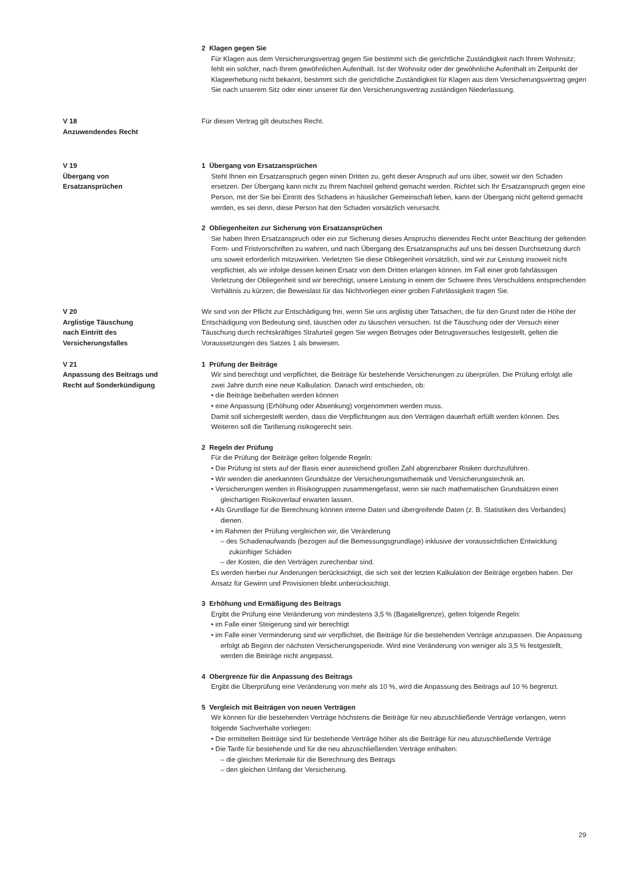2 Klagen gegen Sie
Für Klagen aus dem Versicherungsvertrag gegen Sie bestimmt sich die gerichtliche Zuständigkeit nach Ihrem Wohnsitz; fehlt ein solcher, nach Ihrem gewöhnlichen Aufenthalt. Ist der Wohnsitz oder der gewöhnliche Aufenthalt im Zeitpunkt der Klageerhebung nicht bekannt, bestimmt sich die gerichtliche Zuständigkeit für Klagen aus dem Versicherungsvertrag gegen Sie nach unserem Sitz oder einer unserer für den Versicherungsvertrag zuständigen Niederlassung.
V 18
Anzuwendendes Recht
Für diesen Vertrag gilt deutsches Recht.
V 19
Übergang von
Ersatzansprüchen
1 Übergang von Ersatzansprüchen
Steht Ihnen ein Ersatzanspruch gegen einen Dritten zu, geht dieser Anspruch auf uns über, soweit wir den Schaden ersetzen. Der Übergang kann nicht zu Ihrem Nachteil geltend gemacht werden. Richtet sich Ihr Ersatzanspruch gegen eine Person, mit der Sie bei Eintritt des Schadens in häuslicher Gemeinschaft leben, kann der Übergang nicht geltend gemacht werden, es sei denn, diese Person hat den Schaden vorsätzlich verursacht.
2 Obliegenheiten zur Sicherung von Ersatzansprüchen
Sie haben Ihren Ersatzanspruch oder ein zur Sicherung dieses Anspruchs dienendes Recht unter Beachtung der geltenden Form- und Fristvorschriften zu wahren, und nach Übergang des Ersatzanspruchs auf uns bei dessen Durchsetzung durch uns soweit erforderlich mitzuwirken. Verletzten Sie diese Obliegenheit vorsätzlich, sind wir zur Leistung insoweit nicht verpflichtet, als wir infolge dessen keinen Ersatz von dem Dritten erlangen können. Im Fall einer grob fahrlässigen Verletzung der Obliegenheit sind wir berechtigt, unsere Leistung in einem der Schwere Ihres Verschuldens entsprechenden Verhältnis zu kürzen; die Beweislast für das Nichtvorliegen einer groben Fahrlässigkeit tragen Sie.
V 20
Arglistige Täuschung
nach Eintritt des
Versicherungsfalles
Wir sind von der Pflicht zur Entschädigung frei, wenn Sie uns arglistig über Tatsachen, die für den Grund oder die Höhe der Entschädigung von Bedeutung sind, täuschen oder zu täuschen versuchen. Ist die Täuschung oder der Versuch einer Täuschung durch rechtskräftiges Strafurteil gegen Sie wegen Betruges oder Betrugsversuches festgestellt, gelten die Voraussetzungen des Satzes 1 als bewiesen.
V 21
Anpassung des Beitrags und
Recht auf Sonderkündigung
1 Prüfung der Beiträge
Wir sind berechtigt und verpflichtet, die Beiträge für bestehende Versicherungen zu überprüfen. Die Prüfung erfolgt alle zwei Jahre durch eine neue Kalkulation. Danach wird entschieden, ob:
• die Beiträge beibehalten werden können
• eine Anpassung (Erhöhung oder Absenkung) vorgenommen werden muss.
Damit soll sichergestellt werden, dass die Verpflichtungen aus den Verträgen dauerhaft erfüllt werden können. Des Weiteren soll die Tarifierung risikogerecht sein.
2 Regeln der Prüfung
Für die Prüfung der Beiträge gelten folgende Regeln:
• Die Prüfung ist stets auf der Basis einer ausreichend großen Zahl abgrenzbarer Risiken durchzuführen.
• Wir wenden die anerkannten Grundsätze der Versicherungsmathematik und Versicherungstechnik an.
• Versicherungen werden in Risikogruppen zusammengefasst, wenn sie nach mathematischen Grundsätzen einen gleichartigen Risikoverlauf erwarten lassen.
• Als Grundlage für die Berechnung können interne Daten und übergreifende Daten (z. B. Statistiken des Verbandes) dienen.
• Im Rahmen der Prüfung vergleichen wir, die Veränderung
– des Schadenaufwands (bezogen auf die Bemessungsgrundlage) inklusive der voraussichtlichen Entwicklung zukünftiger Schäden
– der Kosten, die den Verträgen zurechenbar sind.
Es werden hierbei nur Änderungen berücksichtigt, die sich seit der letzten Kalkulation der Beiträge ergeben haben. Der Ansatz für Gewinn und Provisionen bleibt unberücksichtigt.
3 Erhöhung und Ermäßigung des Beitrags
Ergibt die Prüfung eine Veränderung von mindestens 3,5 % (Bagatellgrenze), gelten folgende Regeln:
• im Falle einer Steigerung sind wir berechtigt
• im Falle einer Verminderung sind wir verpflichtet, die Beiträge für die bestehenden Verträge anzupassen. Die Anpassung erfolgt ab Beginn der nächsten Versicherungsperiode. Wird eine Veränderung von weniger als 3,5 % festgestellt, werden die Beiträge nicht angepasst.
4 Obergrenze für die Anpassung des Beitrags
Ergibt die Überprüfung eine Veränderung von mehr als 10 %, wird die Anpassung des Beitrags auf 10 % begrenzt.
5 Vergleich mit Beiträgen von neuen Verträgen
Wir können für die bestehenden Verträge höchstens die Beiträge für neu abzuschließende Verträge verlangen, wenn folgende Sachverhalte vorliegen:
• Die ermittelten Beiträge sind für bestehende Verträge höher als die Beiträge für neu abzuschließende Verträge
• Die Tarife für bestehende und für die neu abzuschließenden Verträge enthalten:
– die gleichen Merkmale für die Berechnung des Beitrags
– den gleichen Umfang der Versicherung.
29